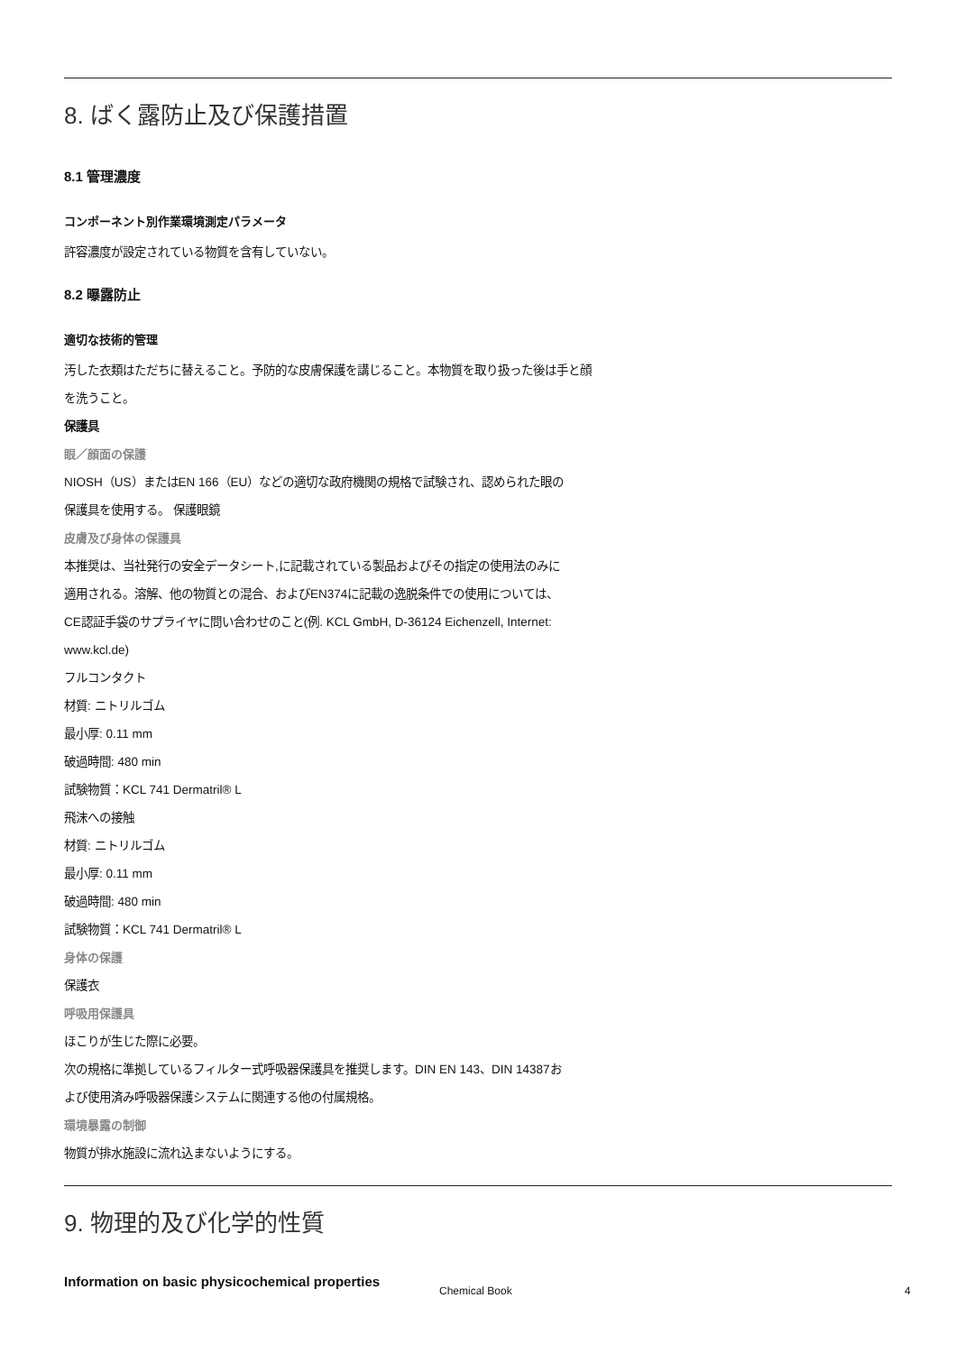8. ばく露防止及び保護措置
8.1 管理濃度
コンポーネント別作業環境測定パラメータ
許容濃度が設定されている物質を含有していない。
8.2 曝露防止
適切な技術的管理
汚した衣類はただちに替えること。予防的な皮膚保護を講じること。本物質を取り扱った後は手と顔
を洗うこと。
保護具
眼／顔面の保護
NIOSH（US）またはEN 166（EU）などの適切な政府機関の規格で試験され、認められた眼の
保護具を使用する。 保護眼鏡
皮膚及び身体の保護具
本推奨は、当社発行の安全データシート,に記載されている製品およびその指定の使用法のみに
適用される。溶解、他の物質との混合、およびEN374に記載の逸脱条件での使用については、
CE認証手袋のサプライヤに問い合わせのこと(例. KCL GmbH, D-36124 Eichenzell, Internet:
www.kcl.de)
フルコンタクト
材質: ニトリルゴム
最小厚: 0.11 mm
破過時間: 480 min
試験物質：KCL 741 Dermatril® L
飛沫への接触
材質: ニトリルゴム
最小厚: 0.11 mm
破過時間: 480 min
試験物質：KCL 741 Dermatril® L
身体の保護
保護衣
呼吸用保護具
ほこりが生じた際に必要。
次の規格に準拠しているフィルター式呼吸器保護具を推奨します。DIN EN 143、DIN 14387お
よび使用済み呼吸器保護システムに関連する他の付属規格。
環境暴露の制御
物質が排水施設に流れ込まないようにする。
9. 物理的及び化学的性質
Information on basic physicochemical properties
Chemical Book 4